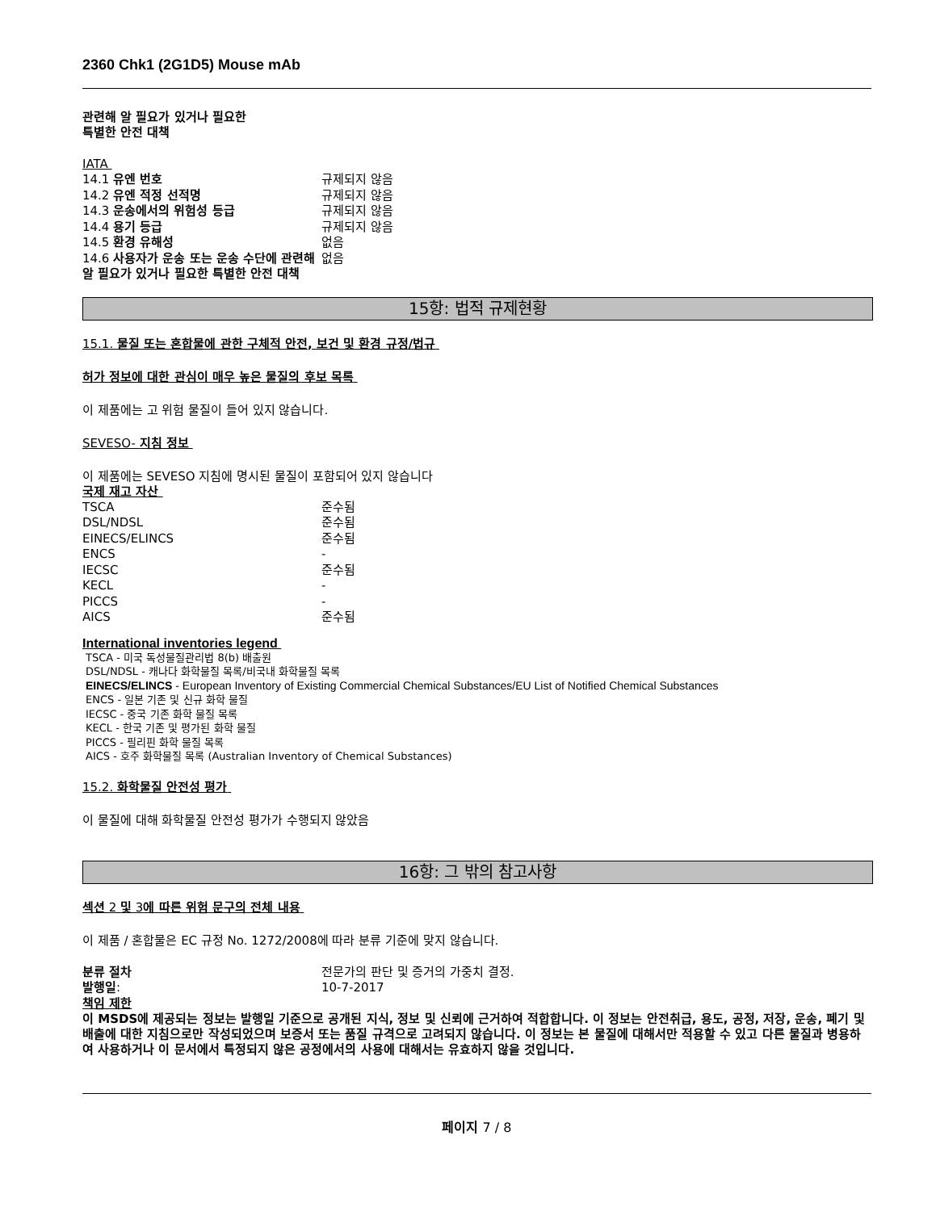2360 Chk1 (2G1D5) Mouse mAb
관련해 알 필요가 있거나 필요한
특별한 안전 대책
IATA
| 14.1 유엔 번호 | 규제되지 않음 |
| 14.2 유엔 적정 선적명 | 규제되지 않음 |
| 14.3 운송에서의 위험성 등급 | 규제되지 않음 |
| 14.4 용기 등급 | 규제되지 않음 |
| 14.5 환경 유해성 | 없음 |
| 14.6 사용자가 운송 또는 운송 수단에 관련해 알 필요가 있거나 필요한 특별한 안전 대책 | 없음 |
15항: 법적 규제현황
15.1. 물질 또는 혼합물에 관한 구체적 안전, 보건 및 환경 규정/법규
허가 정보에 대한 관심이 매우 높은 물질의 후보 목록
이 제품에는 고 위험 물질이 들어 있지 않습니다.
SEVESO- 지침 정보
이 제품에는 SEVESO 지침에 명시된 물질이 포함되어 있지 않습니다
국제 재고 자산
| TSCA | 준수됨 |
| DSL/NDSL | 준수됨 |
| EINECS/ELINCS | 준수됨 |
| ENCS | - |
| IECSC | 준수됨 |
| KECL | - |
| PICCS | - |
| AICS | 준수됨 |
International inventories legend
TSCA - 미국 독성물질관리법 8(b) 배출원
DSL/NDSL - 캐나다 화학물질 목록/비국내 화학물질 목록
EINECS/ELINCS - European Inventory of Existing Commercial Chemical Substances/EU List of Notified Chemical Substances
ENCS - 일본 기존 및 신규 화학 물질
IECSC - 중국 기존 화학 물질 목록
KECL - 한국 기존 및 평가된 화학 물질
PICCS - 필리핀 화학 물질 목록
AICS - 호주 화학물질 목록 (Australian Inventory of Chemical Substances)
15.2. 화학물질 안전성 평가
이 물질에 대해 화학물질 안전성 평가가 수행되지 않았음
16항: 그 밖의 참고사항
섹션 2 및 3에 따른 위험 문구의 전체 내용
이 제품 / 혼합물은 EC 규정 No. 1272/2008에 따라 분류 기준에 맞지 않습니다.
| 분류 절차 | 전문가의 판단 및 증거의 가중치 결정. |
| 발행일 : | 10-7-2017 |
책임 제한
이 MSDS에 제공되는 정보는 발행일 기준으로 공개된 지식, 정보 및 신뢰에 근거하여 적합합니다. 이 정보는 안전취급, 용도, 공정, 저장, 운송, 폐기 및 배출에 대한 지침으로만 작성되었으며 보증서 또는 품질 규격으로 고려되지 않습니다. 이 정보는 본 물질에 대해서만 적용할 수 있고 다른 물질과 병용하여 사용하거나 이 문서에서 특정되지 않은 공정에서의 사용에 대해서는 유효하지 않을 것입니다.
페이지 7 / 8